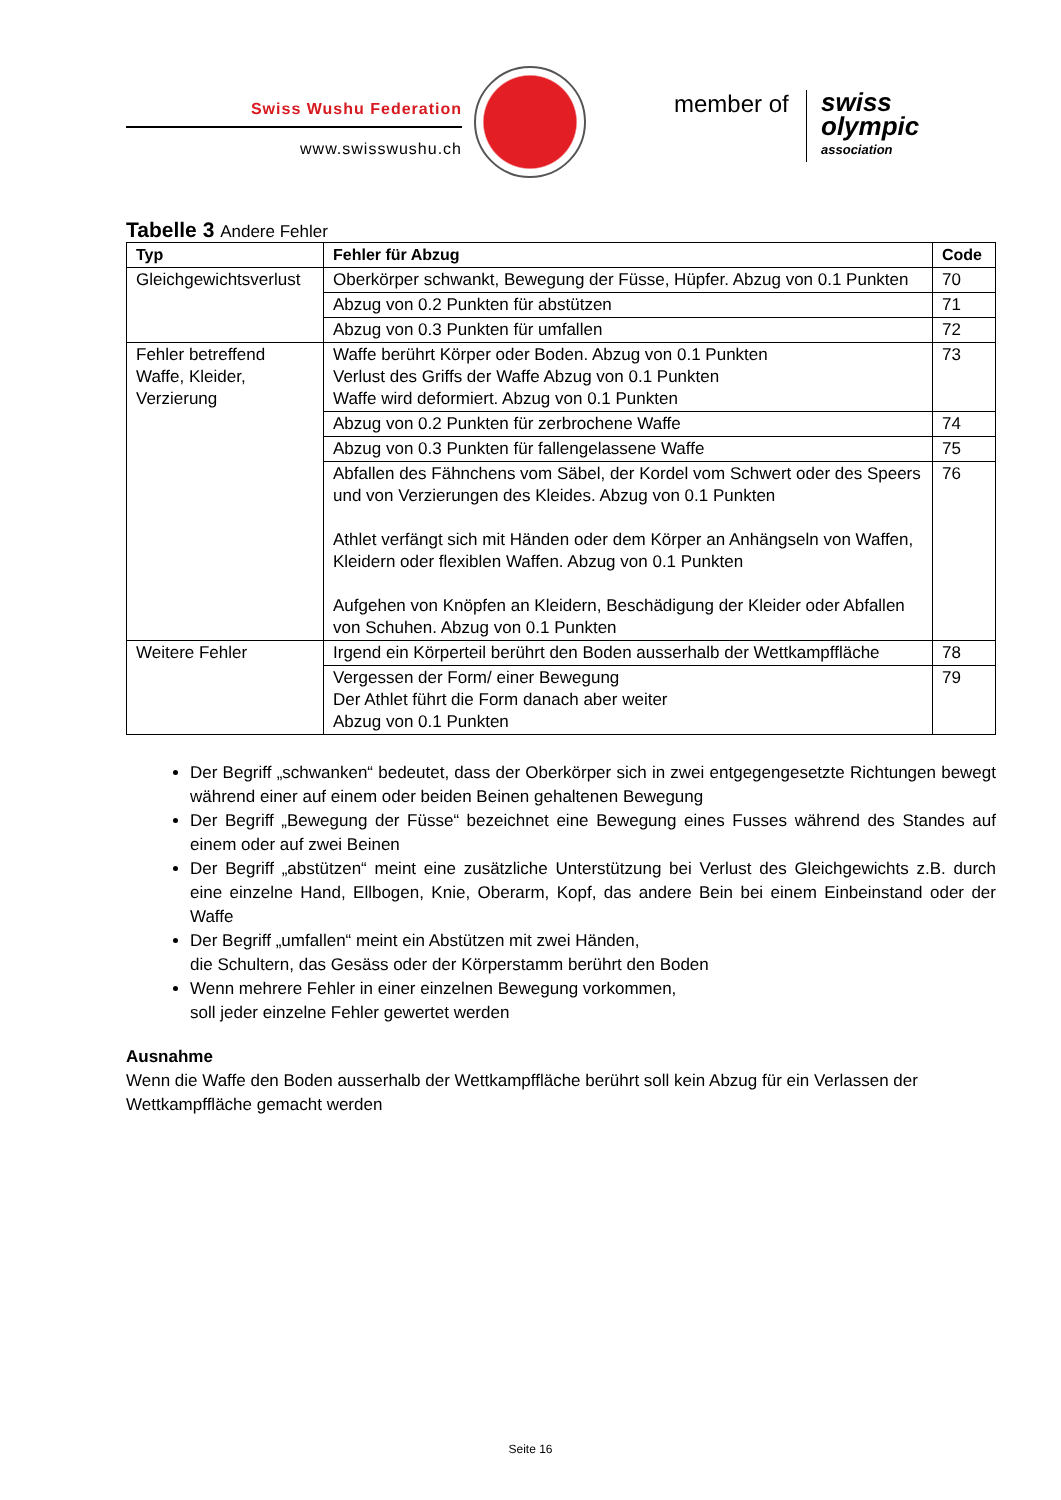Swiss Wushu Federation
www.swisswushu.ch
member of
swiss
olympic
association
Tabelle 3 Andere Fehler
| Typ | Fehler für Abzug | Code |
| --- | --- | --- |
| Gleichgewichtsverlust | Oberkörper schwankt, Bewegung der Füsse, Hüpfer. Abzug von 0.1 Punkten | 70 |
| | Abzug von 0.2 Punkten für abstützen | 71 |
| | Abzug von 0.3 Punkten für umfallen | 72 |
| Fehler betreffend Waffe, Kleider, Verzierung | Waffe berührt Körper oder Boden. Abzug von 0.1 Punkten Verlust des Griffs der Waffe Abzug von 0.1 Punkten Waffe wird deformiert. Abzug von 0.1 Punkten | 73 |
| | Abzug von 0.2 Punkten für zerbrochene Waffe | 74 |
| | Abzug von 0.3 Punkten für fallengelassene Waffe | 75 |
| | Abfallen des Fähnchens vom Säbel, der Kordel vom Schwert oder des Speers und von Verzierungen des Kleides. Abzug von 0.1 Punkten Athlet verfängt sich mit Händen oder dem Körper an Anhängseln von Waffen, Kleidern oder flexiblen Waffen. Abzug von 0.1 Punkten Aufgehen von Knöpfen an Kleidern, Beschädigung der Kleider oder Abfallen von Schuhen. Abzug von 0.1 Punkten | 76 |
| Weitere Fehler | Irgend ein Körperteil berührt den Boden ausserhalb der Wettkampffläche | 78 |
| | Vergessen der Form/ einer Bewegung Der Athlet führt die Form danach aber weiter Abzug von 0.1 Punkten | 79 |
Der Begriff „schwanken“ bedeutet, dass der Oberkörper sich in zwei entgegengesetzte Richtungen bewegt während einer auf einem oder beiden Beinen gehaltenen Bewegung
Der Begriff „Bewegung der Füsse“ bezeichnet eine Bewegung eines Fusses während des Standes auf einem oder auf zwei Beinen
Der Begriff „abstützen“ meint eine zusätzliche Unterstützung bei Verlust des Gleichgewichts z.B. durch eine einzelne Hand, Ellbogen, Knie, Oberarm, Kopf, das andere Bein bei einem Einbeinstand oder der Waffe
Der Begriff „umfallen“ meint ein Abstützen mit zwei Händen,
die Schultern, das Gesäss oder der Körperstamm berührt den Boden
Wenn mehrere Fehler in einer einzelnen Bewegung vorkommen,
soll jeder einzelne Fehler gewertet werden
Ausnahme
Wenn die Waffe den Boden ausserhalb der Wettkampffläche berührt soll kein Abzug für ein Verlassen der Wettkampffläche gemacht werden
Seite 16